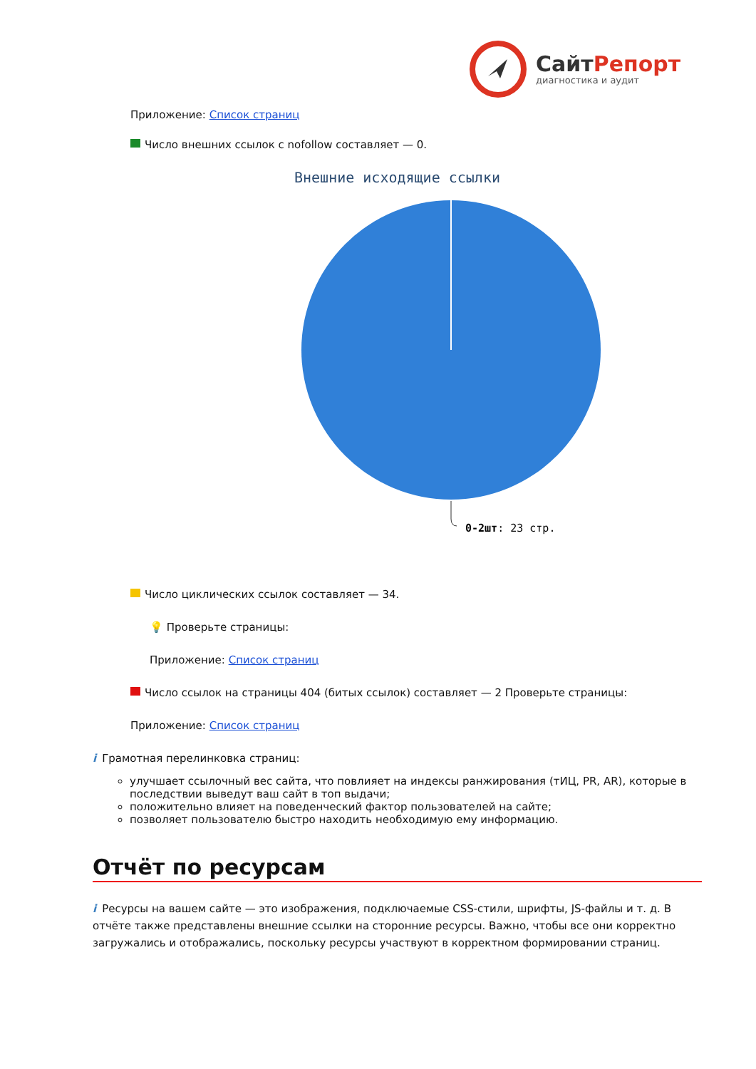СайтРепорт
диагностика и аудит
Приложение: Список страниц
Число внешних ссылок с nofollow составляет — 0.
Внешние исходящие ссылки
0-2шт: 23 стр.
Число циклических ссылок составляет — 34.
💡 Проверьте страницы:
Приложение: Список страниц
Число ссылок на страницы 404 (битых ссылок) составляет — 2 Проверьте страницы:
Приложение: Список страниц
i Грамотная перелинковка страниц:
улучшает ссылочный вес сайта, что повлияет на индексы ранжирования (тИЦ, PR, AR), которые в последствии выведут ваш сайт в топ выдачи;
положительно влияет на поведенческий фактор пользователей на сайте;
позволяет пользователю быстро находить необходимую ему информацию.
Отчёт по ресурсам
i Ресурсы на вашем сайте — это изображения, подключаемые CSS-стили, шрифты, JS-файлы и т. д. В отчёте также представлены внешние ссылки на сторонние ресурсы. Важно, чтобы все они корректно загружались и отображались, поскольку ресурсы участвуют в корректном формировании страниц.